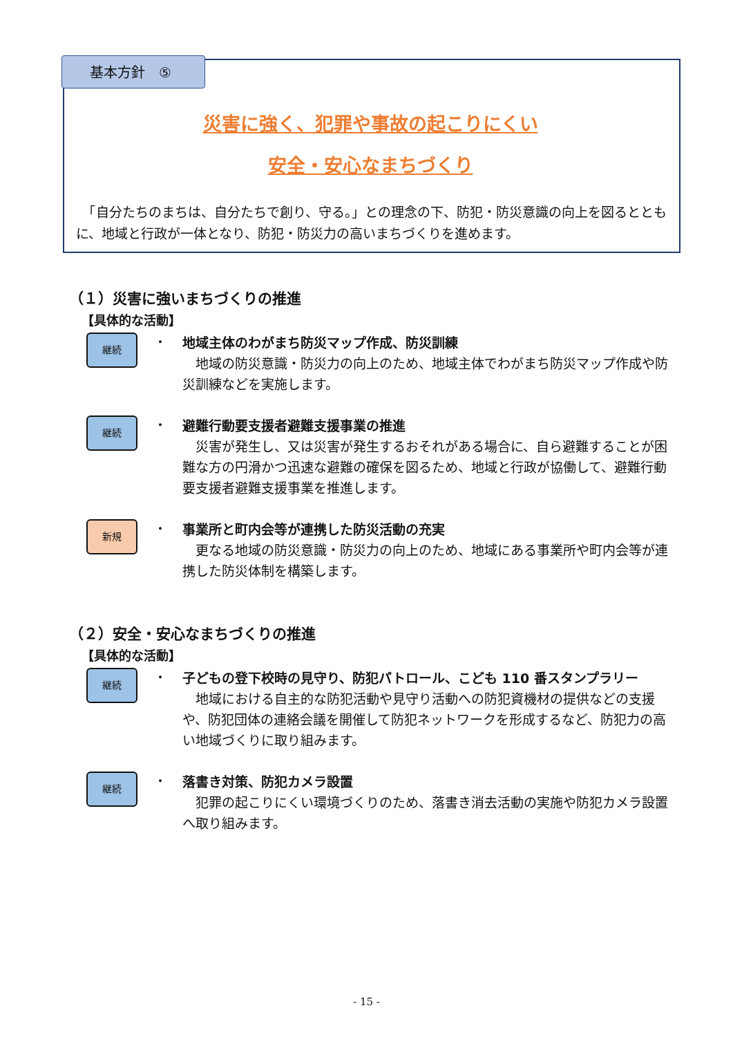基本方針　⑤
災害に強く、犯罪や事故の起こりにくい
安全・安心なまちづくり
　「自分たちのまちは、自分たちで創り、守る。」との理念の下、防犯・防災意識の向上を図るとともに、地域と行政が一体となり、防犯・防災力の高いまちづくりを進めます。
（１）災害に強いまちづくりの推進
【具体的な活動】
継続
・
地域主体のわがまち防災マップ作成、防災訓練
　地域の防災意識・防災力の向上のため、地域主体でわがまち防災マップ作成や防災訓練などを実施します。
継続
・
避難行動要支援者避難支援事業の推進
　災害が発生し、又は災害が発生するおそれがある場合に、自ら避難することが困難な方の円滑かつ迅速な避難の確保を図るため、地域と行政が協働して、避難行動要支援者避難支援事業を推進します。
新規
・
事業所と町内会等が連携した防災活動の充実
　更なる地域の防災意識・防災力の向上のため、地域にある事業所や町内会等が連携した防災体制を構築します。
（２）安全・安心なまちづくりの推進
【具体的な活動】
継続
・
子どもの登下校時の見守り、防犯パトロール、こども 110 番スタンプラリー
　地域における自主的な防犯活動や見守り活動への防犯資機材の提供などの支援や、防犯団体の連絡会議を開催して防犯ネットワークを形成するなど、防犯力の高い地域づくりに取り組みます。
継続
・
落書き対策、防犯カメラ設置
　犯罪の起こりにくい環境づくりのため、落書き消去活動の実施や防犯カメラ設置へ取り組みます。
- 15 -